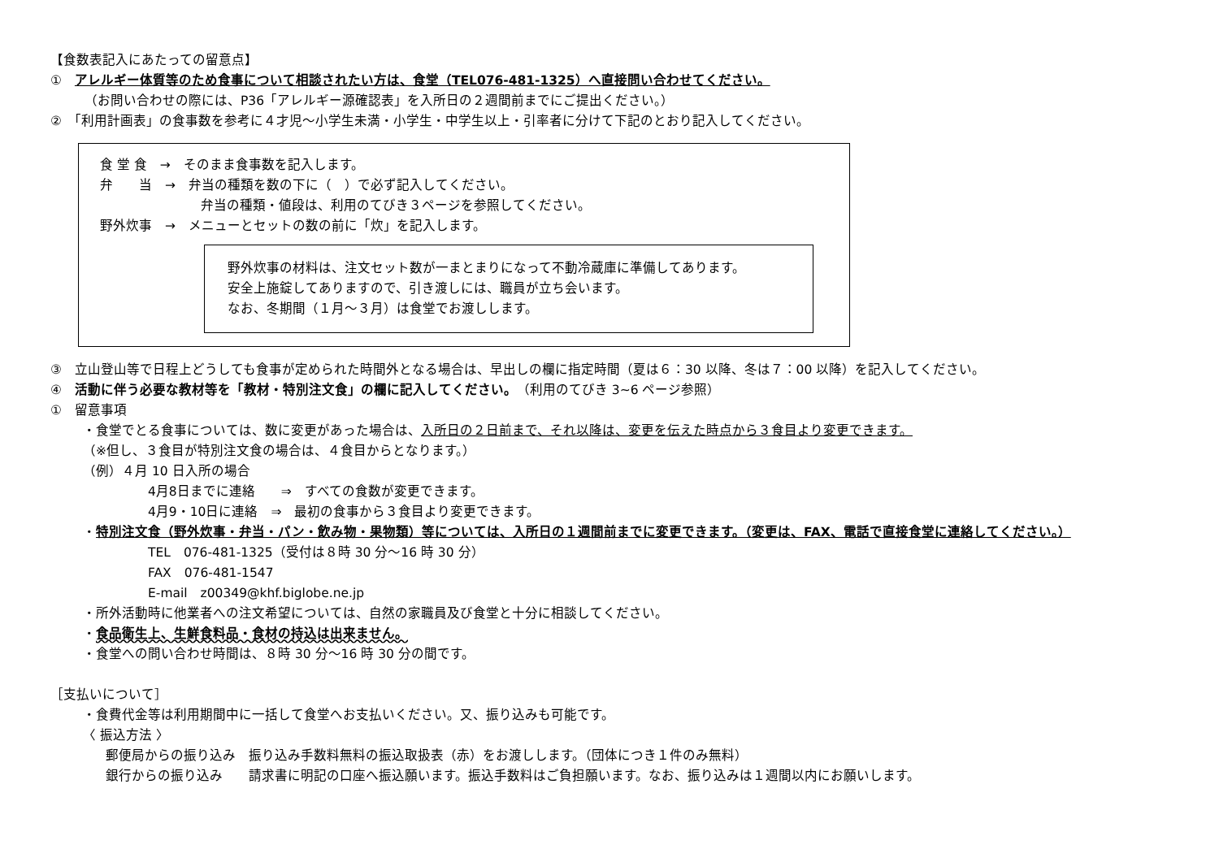【食数表記入にあたっての留意点】
①　アレルギー体質等のため食事について相談されたい方は、食堂（TEL076-481-1325）へ直接問い合わせてください。
（お問い合わせの際には、P36「アレルギー源確認表」を入所日の２週間前までにご提出ください。）
②　「利用計画表」の食事数を参考に４才児～小学生未満・小学生・中学生以上・引率者に分けて下記のとおり記入してください。
食 堂 食　→　そのまま食事数を記入します。
弁　　当　→　弁当の種類を数の下に（　）で必ず記入してください。
弁当の種類・値段は、利用のてびき３ページを参照してください。
野外炊事　→　メニューとセットの数の前に「炊」を記入します。
野外炊事の材料は、注文セット数が一まとまりになって不動冷蔵庫に準備してあります。
安全上施錠してありますので、引き渡しには、職員が立ち会います。
なお、冬期間（１月～３月）は食堂でお渡しします。
③　立山登山等で日程上どうしても食事が定められた時間外となる場合は、早出しの欄に指定時間（夏は６：30 以降、冬は７：00 以降）を記入してください。
④　活動に伴う必要な教材等を「教材・特別注文食」の欄に記入してください。（利用のてびき 3~6 ページ参照）
①　留意事項
・食堂でとる食事については、数に変更があった場合は、入所日の２日前まで、それ以降は、変更を伝えた時点から３食目より変更できます。
（※但し、３食目が特別注文食の場合は、４食目からとなります。）
（例）４月 10 日入所の場合
4月8日までに連絡　　⇒　すべての食数が変更できます。
4月9・10日に連絡　⇒　最初の食事から３食目より変更できます。
・特別注文食（野外炊事・弁当・パン・飲み物・果物類）等については、入所日の１週間前までに変更できます。（変更は、FAX、電話で直接食堂に連絡してください。）
TEL　076-481-1325（受付は８時 30 分～16 時 30 分）
FAX　076-481-1547
E-mail　z00349@khf.biglobe.ne.jp
・所外活動時に他業者への注文希望については、自然の家職員及び食堂と十分に相談してください。
・食品衛生上、生鮮食料品・食材の持込は出来ません。
・食堂への問い合わせ時間は、８時 30 分～16 時 30 分の間です。
［支払いについて］
・食費代金等は利用期間中に一括して食堂へお支払いください。又、振り込みも可能です。
〈 振込方法 〉
郵便局からの振り込み　振り込み手数料無料の振込取扱表（赤）をお渡しします。（団体につき１件のみ無料）
銀行からの振り込み　　請求書に明記の口座へ振込願います。振込手数料はご負担願います。なお、振り込みは１週間以内にお願いします。